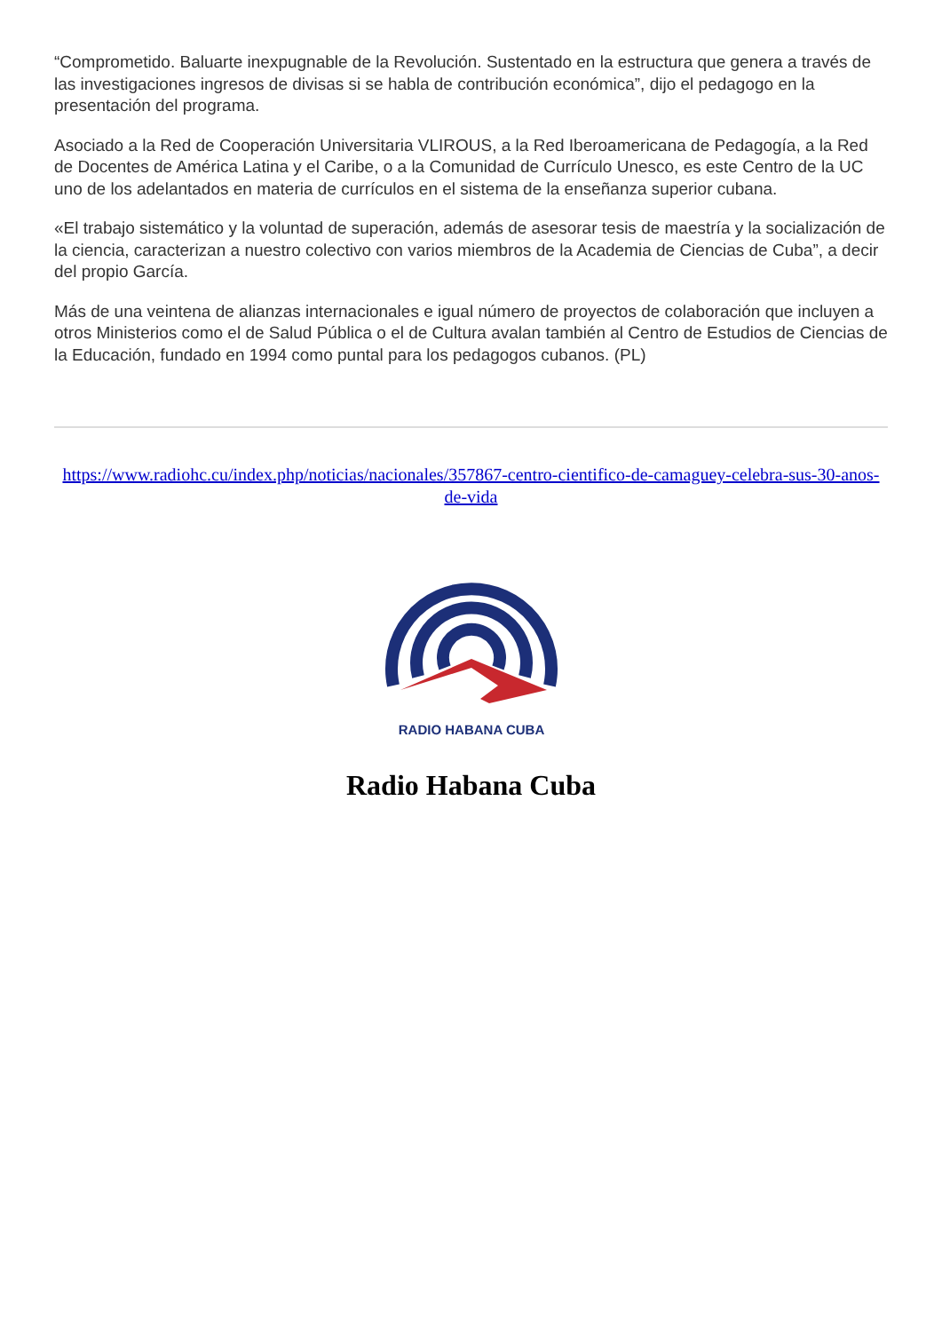“Comprometido. Baluarte inexpugnable de la Revolución. Sustentado en la estructura que genera a través de las investigaciones ingresos de divisas si se habla de contribución económica”, dijo el pedagogo en la presentación del programa.
Asociado a la Red de Cooperación Universitaria VLIROUS, a la Red Iberoamericana de Pedagogía, a la Red de Docentes de América Latina y el Caribe, o a la Comunidad de Currículo Unesco, es este Centro de la UC uno de los adelantados en materia de currículos en el sistema de la enseñanza superior cubana.
«El trabajo sistemático y la voluntad de superación, además de asesorar tesis de maestría y la socialización de la ciencia, caracterizan a nuestro colectivo con varios miembros de la Academia de Ciencias de Cuba”, a decir del propio García.
Más de una veintena de alianzas internacionales e igual número de proyectos de colaboración que incluyen a otros Ministerios como el de Salud Pública o el de Cultura avalan también al Centro de Estudios de Ciencias de la Educación, fundado en 1994 como puntal para los pedagogos cubanos. (PL)
https://www.radiohc.cu/index.php/noticias/nacionales/357867-centro-cientifico-de-camaguey-celebra-sus-30-anos-de-vida
RADIO HABANA CUBA
Radio Habana Cuba